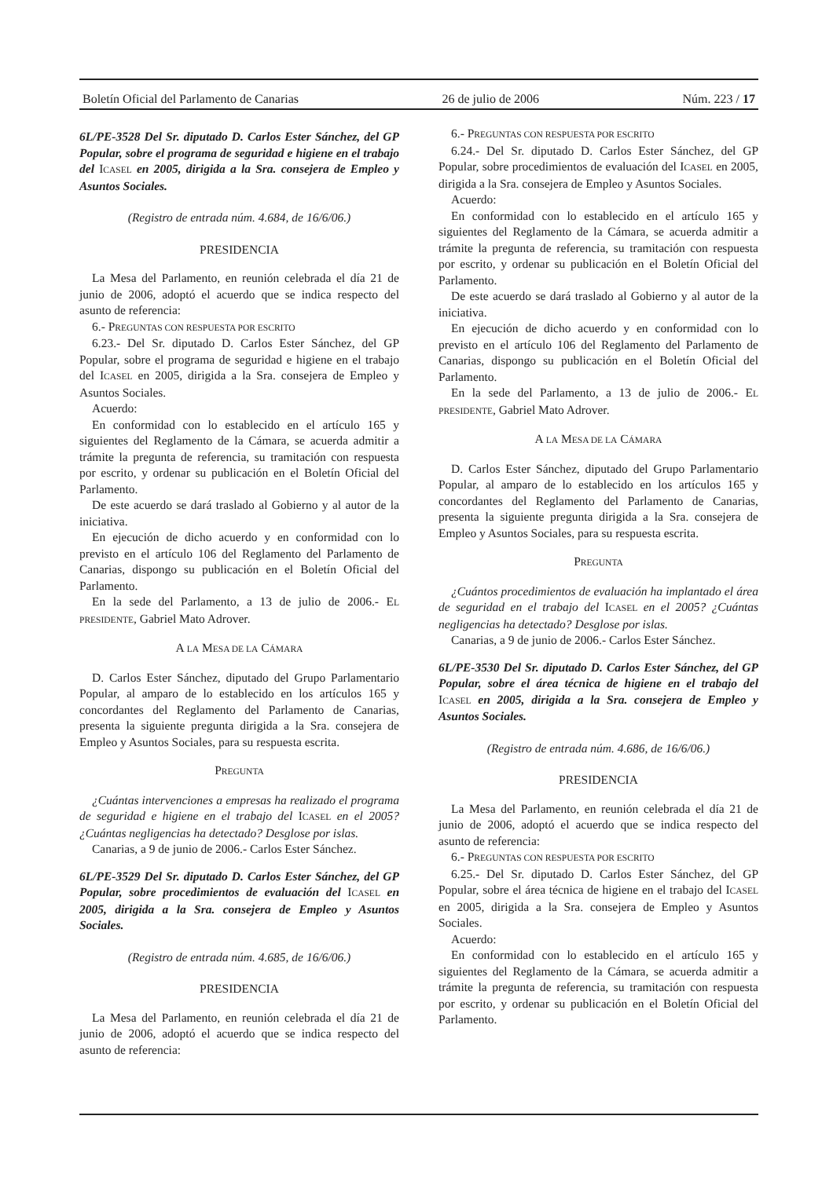Boletín Oficial del Parlamento de Canarias 26 de julio de 2006 Núm. 223 / 17
6L/PE-3528 Del Sr. diputado D. Carlos Ester Sánchez, del GP Popular, sobre el programa de seguridad e higiene en el trabajo del ICASEL en 2005, dirigida a la Sra. consejera de Empleo y Asuntos Sociales.
(Registro de entrada núm. 4.684, de 16/6/06.)
PRESIDENCIA
La Mesa del Parlamento, en reunión celebrada el día 21 de junio de 2006, adoptó el acuerdo que se indica respecto del asunto de referencia:
6.- PREGUNTAS CON RESPUESTA POR ESCRITO
6.23.- Del Sr. diputado D. Carlos Ester Sánchez, del GP Popular, sobre el programa de seguridad e higiene en el trabajo del ICASEL en 2005, dirigida a la Sra. consejera de Empleo y Asuntos Sociales.
Acuerdo:
En conformidad con lo establecido en el artículo 165 y siguientes del Reglamento de la Cámara, se acuerda admitir a trámite la pregunta de referencia, su tramitación con respuesta por escrito, y ordenar su publicación en el Boletín Oficial del Parlamento.
De este acuerdo se dará traslado al Gobierno y al autor de la iniciativa.
En ejecución de dicho acuerdo y en conformidad con lo previsto en el artículo 106 del Reglamento del Parlamento de Canarias, dispongo su publicación en el Boletín Oficial del Parlamento.
En la sede del Parlamento, a 13 de julio de 2006.- EL PRESIDENTE, Gabriel Mato Adrover.
A LA MESA DE LA CÁMARA
D. Carlos Ester Sánchez, diputado del Grupo Parlamentario Popular, al amparo de lo establecido en los artículos 165 y concordantes del Reglamento del Parlamento de Canarias, presenta la siguiente pregunta dirigida a la Sra. consejera de Empleo y Asuntos Sociales, para su respuesta escrita.
PREGUNTA
¿Cuántas intervenciones a empresas ha realizado el programa de seguridad e higiene en el trabajo del ICASEL en el 2005? ¿Cuántas negligencias ha detectado? Desglose por islas.
Canarias, a 9 de junio de 2006.- Carlos Ester Sánchez.
6L/PE-3529 Del Sr. diputado D. Carlos Ester Sánchez, del GP Popular, sobre procedimientos de evaluación del ICASEL en 2005, dirigida a la Sra. consejera de Empleo y Asuntos Sociales.
(Registro de entrada núm. 4.685, de 16/6/06.)
PRESIDENCIA
La Mesa del Parlamento, en reunión celebrada el día 21 de junio de 2006, adoptó el acuerdo que se indica respecto del asunto de referencia:
6.- PREGUNTAS CON RESPUESTA POR ESCRITO
6.24.- Del Sr. diputado D. Carlos Ester Sánchez, del GP Popular, sobre procedimientos de evaluación del ICASEL en 2005, dirigida a la Sra. consejera de Empleo y Asuntos Sociales.
Acuerdo:
En conformidad con lo establecido en el artículo 165 y siguientes del Reglamento de la Cámara, se acuerda admitir a trámite la pregunta de referencia, su tramitación con respuesta por escrito, y ordenar su publicación en el Boletín Oficial del Parlamento.
De este acuerdo se dará traslado al Gobierno y al autor de la iniciativa.
En ejecución de dicho acuerdo y en conformidad con lo previsto en el artículo 106 del Reglamento del Parlamento de Canarias, dispongo su publicación en el Boletín Oficial del Parlamento.
En la sede del Parlamento, a 13 de julio de 2006.- EL PRESIDENTE, Gabriel Mato Adrover.
A LA MESA DE LA CÁMARA
D. Carlos Ester Sánchez, diputado del Grupo Parlamentario Popular, al amparo de lo establecido en los artículos 165 y concordantes del Reglamento del Parlamento de Canarias, presenta la siguiente pregunta dirigida a la Sra. consejera de Empleo y Asuntos Sociales, para su respuesta escrita.
PREGUNTA
¿Cuántos procedimientos de evaluación ha implantado el área de seguridad en el trabajo del ICASEL en el 2005? ¿Cuántas negligencias ha detectado? Desglose por islas.
Canarias, a 9 de junio de 2006.- Carlos Ester Sánchez.
6L/PE-3530 Del Sr. diputado D. Carlos Ester Sánchez, del GP Popular, sobre el área técnica de higiene en el trabajo del ICASEL en 2005, dirigida a la Sra. consejera de Empleo y Asuntos Sociales.
(Registro de entrada núm. 4.686, de 16/6/06.)
PRESIDENCIA
La Mesa del Parlamento, en reunión celebrada el día 21 de junio de 2006, adoptó el acuerdo que se indica respecto del asunto de referencia:
6.- PREGUNTAS CON RESPUESTA POR ESCRITO
6.25.- Del Sr. diputado D. Carlos Ester Sánchez, del GP Popular, sobre el área técnica de higiene en el trabajo del ICASEL en 2005, dirigida a la Sra. consejera de Empleo y Asuntos Sociales.
Acuerdo:
En conformidad con lo establecido en el artículo 165 y siguientes del Reglamento de la Cámara, se acuerda admitir a trámite la pregunta de referencia, su tramitación con respuesta por escrito, y ordenar su publicación en el Boletín Oficial del Parlamento.